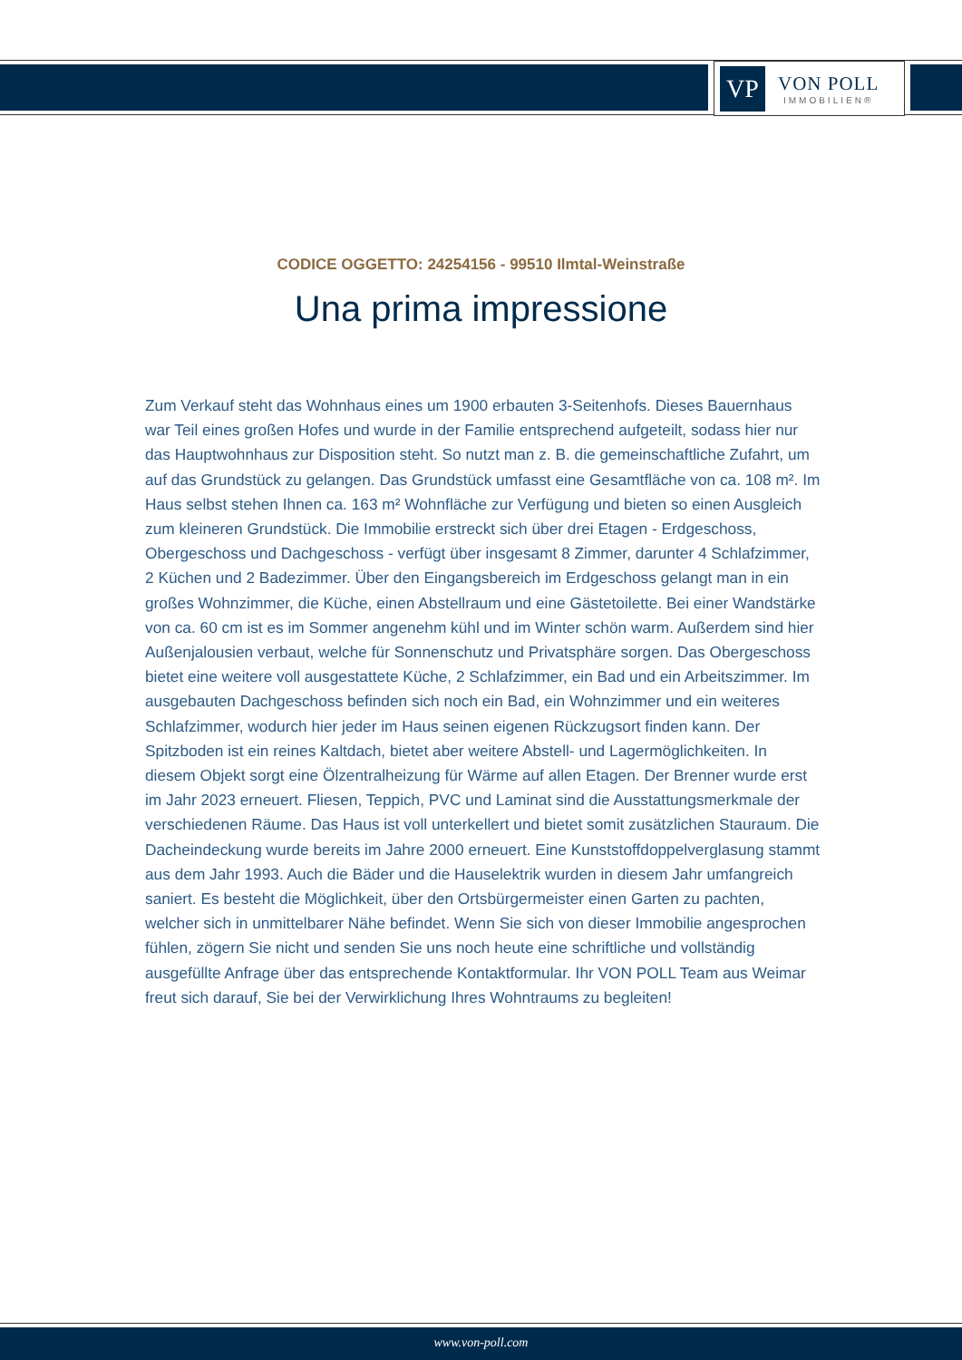VP
VON POLL
IMMOBILIEN®
CODICE OGGETTO: 24254156 - 99510 Ilmtal-Weinstraße
Una prima impressione
Zum Verkauf steht das Wohnhaus eines um 1900 erbauten 3-Seitenhofs. Dieses Bauernhaus war Teil eines großen Hofes und wurde in der Familie entsprechend aufgeteilt, sodass hier nur das Hauptwohnhaus zur Disposition steht. So nutzt man z. B. die gemeinschaftliche Zufahrt, um auf das Grundstück zu gelangen. Das Grundstück umfasst eine Gesamtfläche von ca. 108 m². Im Haus selbst stehen Ihnen ca. 163 m² Wohnfläche zur Verfügung und bieten so einen Ausgleich zum kleineren Grundstück. Die Immobilie erstreckt sich über drei Etagen - Erdgeschoss, Obergeschoss und Dachgeschoss - verfügt über insgesamt 8 Zimmer, darunter 4 Schlafzimmer, 2 Küchen und 2 Badezimmer. Über den Eingangsbereich im Erdgeschoss gelangt man in ein großes Wohnzimmer, die Küche, einen Abstellraum und eine Gästetoilette. Bei einer Wandstärke von ca. 60 cm ist es im Sommer angenehm kühl und im Winter schön warm. Außerdem sind hier Außenjalousien verbaut, welche für Sonnenschutz und Privatsphäre sorgen. Das Obergeschoss bietet eine weitere voll ausgestattete Küche, 2 Schlafzimmer, ein Bad und ein Arbeitszimmer. Im ausgebauten Dachgeschoss befinden sich noch ein Bad, ein Wohnzimmer und ein weiteres Schlafzimmer, wodurch hier jeder im Haus seinen eigenen Rückzugsort finden kann. Der Spitzboden ist ein reines Kaltdach, bietet aber weitere Abstell- und Lagermöglichkeiten. In diesem Objekt sorgt eine Ölzentralheizung für Wärme auf allen Etagen. Der Brenner wurde erst im Jahr 2023 erneuert. Fliesen, Teppich, PVC und Laminat sind die Ausstattungsmerkmale der verschiedenen Räume. Das Haus ist voll unterkellert und bietet somit zusätzlichen Stauraum. Die Dacheindeckung wurde bereits im Jahre 2000 erneuert. Eine Kunststoffdoppelverglasung stammt aus dem Jahr 1993. Auch die Bäder und die Hauselektrik wurden in diesem Jahr umfangreich saniert. Es besteht die Möglichkeit, über den Ortsbürgermeister einen Garten zu pachten, welcher sich in unmittelbarer Nähe befindet. Wenn Sie sich von dieser Immobilie angesprochen fühlen, zögern Sie nicht und senden Sie uns noch heute eine schriftliche und vollständig ausgefüllte Anfrage über das entsprechende Kontaktformular. Ihr VON POLL Team aus Weimar freut sich darauf, Sie bei der Verwirklichung Ihres Wohntraums zu begleiten!
www.von-poll.com